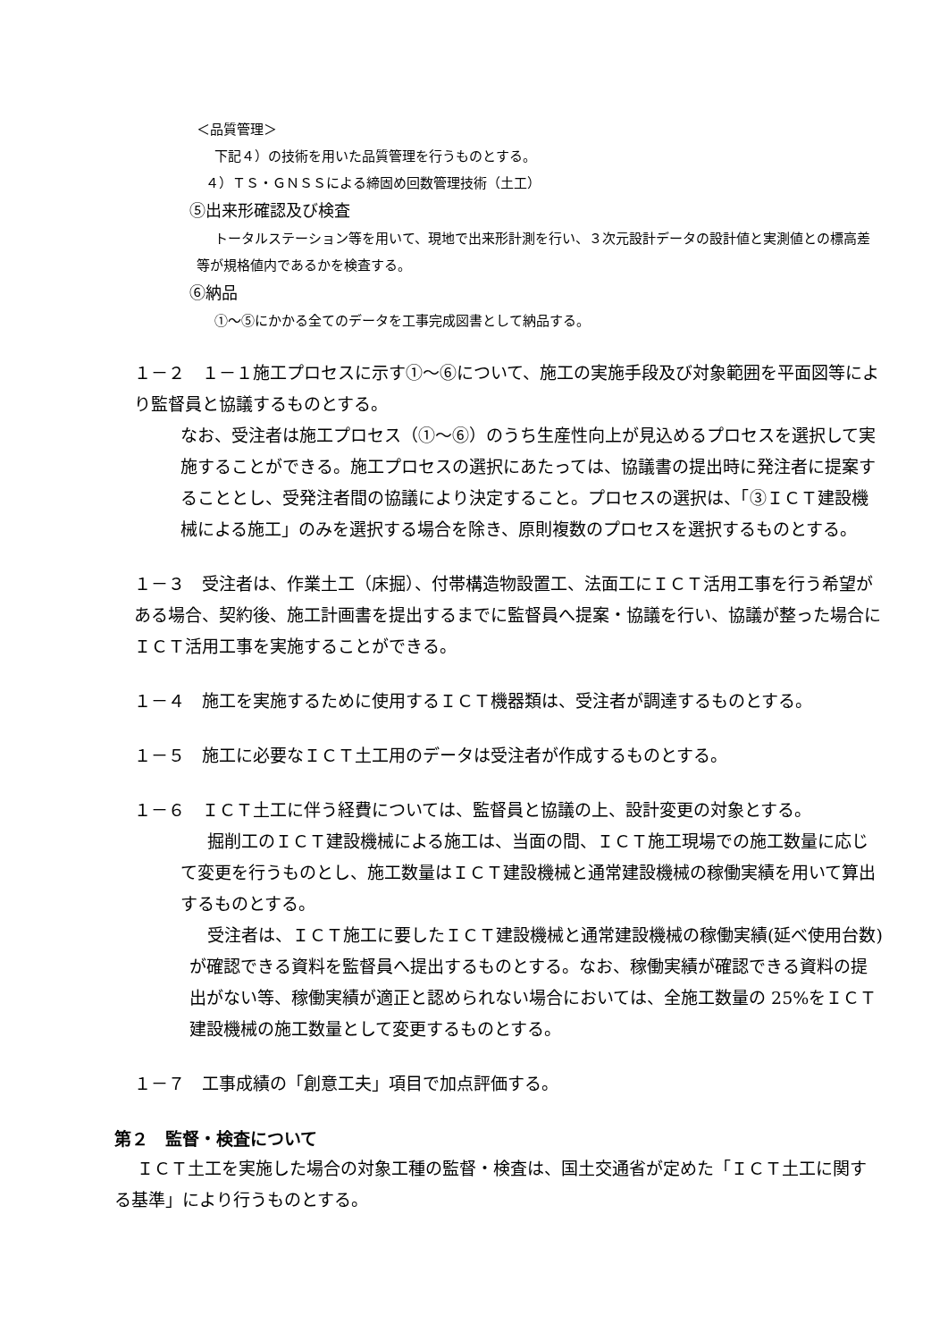＜品質管理＞
下記４）の技術を用いた品質管理を行うものとする。
４）ＴＳ・ＧＮＳＳによる締固め回数管理技術（土工）
⑤出来形確認及び検査
トータルステーション等を用いて、現地で出来形計測を行い、３次元設計データの設計値と実測値との標高差等が規格値内であるかを検査する。
⑥納品
①～⑤にかかる全てのデータを工事完成図書として納品する。
１－２　１－１施工プロセスに示す①～⑥について、施工の実施手段及び対象範囲を平面図等により監督員と協議するものとする。
なお、受注者は施工プロセス（①～⑥）のうち生産性向上が見込めるプロセスを選択して実施することができる。施工プロセスの選択にあたっては、協議書の提出時に発注者に提案することとし、受発注者間の協議により決定すること。プロセスの選択は、「③ＩＣＴ建設機械による施工」のみを選択する場合を除き、原則複数のプロセスを選択するものとする。
１－３　受注者は、作業土工（床掘）、付帯構造物設置工、法面工にＩＣＴ活用工事を行う希望がある場合、契約後、施工計画書を提出するまでに監督員へ提案・協議を行い、協議が整った場合にＩＣＴ活用工事を実施することができる。
１－４　施工を実施するために使用するＩＣＴ機器類は、受注者が調達するものとする。
１－５　施工に必要なＩＣＴ土工用のデータは受注者が作成するものとする。
１－６　ＩＣＴ土工に伴う経費については、監督員と協議の上、設計変更の対象とする。
掘削工のＩＣＴ建設機械による施工は、当面の間、ＩＣＴ施工現場での施工数量に応じて変更を行うものとし、施工数量はＩＣＴ建設機械と通常建設機械の稼働実績を用いて算出するものとする。
受注者は、ＩＣＴ施工に要したＩＣＴ建設機械と通常建設機械の稼働実績(延べ使用台数)が確認できる資料を監督員へ提出するものとする。なお、稼働実績が確認できる資料の提出がない等、稼働実績が適正と認められない場合においては、全施工数量の 25%をＩＣＴ建設機械の施工数量として変更するものとする。
１－７　工事成績の「創意工夫」項目で加点評価する。
第２　監督・検査について
ＩＣＴ土工を実施した場合の対象工種の監督・検査は、国土交通省が定めた「ＩＣＴ土工に関する基準」により行うものとする。